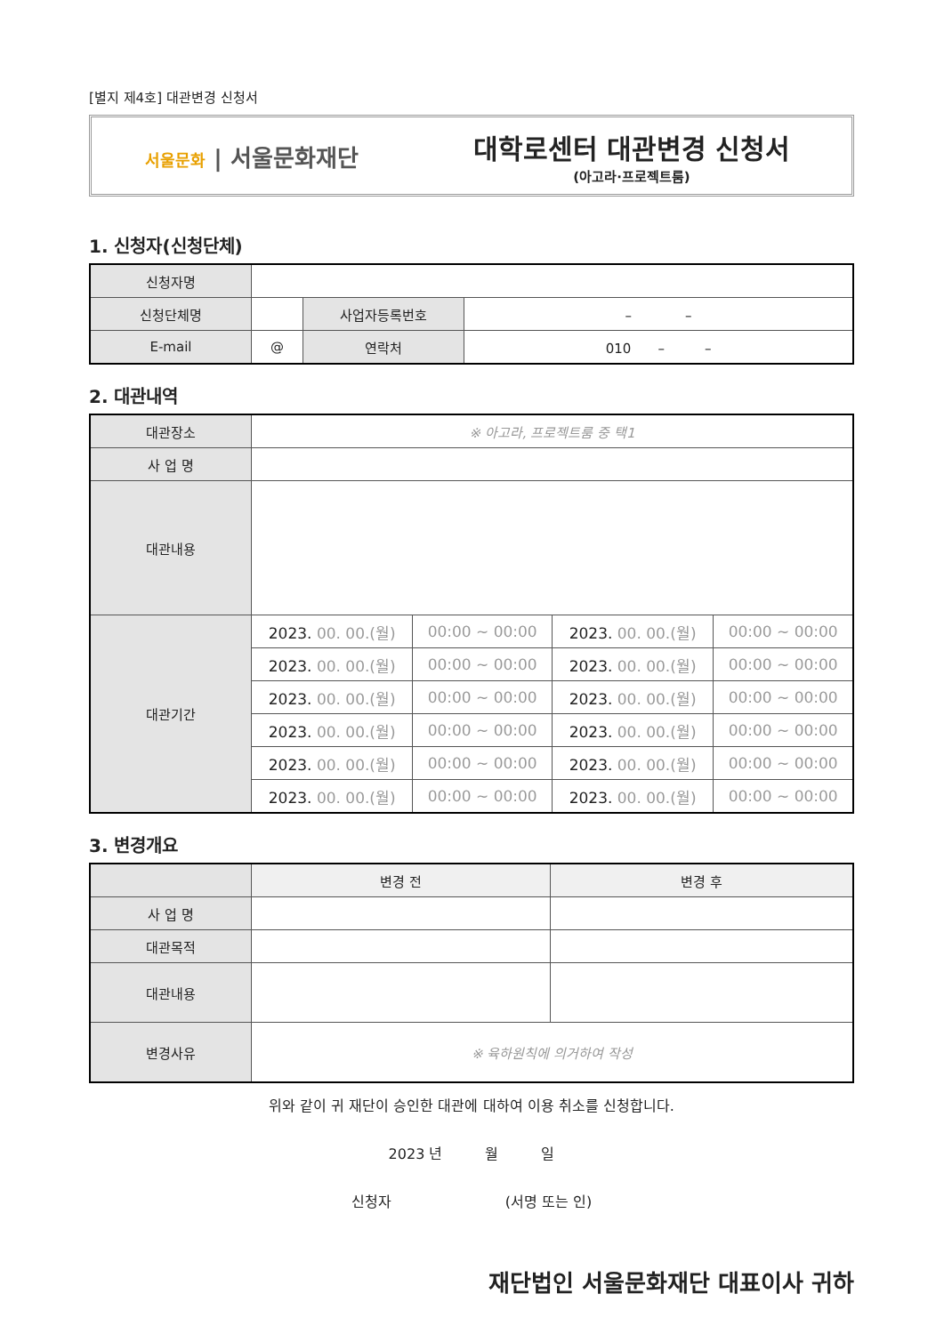[별지 제4호] 대관변경 신청서
서울문화 | 서울문화재단
대학로센터 대관변경 신청서
(아고라·프로젝트룸)
1. 신청자(신청단체)
| 신청자명 | | | |
| 신청단체명 | | 사업자등록번호 | – – |
| E-mail | @ | 연락처 | 010 – – |
2. 대관내역
| 대관장소 | ※ 아고라, 프로젝트룸 중 택1 | | | |
| 사 업 명 | | | | |
| 대관내용 | | | | |
| 대관기간 | 2023. 00. 00.(월) | 00:00 ~ 00:00 | 2023. 00. 00.(월) | 00:00 ~ 00:00 |
| | 2023. 00. 00.(월) | 00:00 ~ 00:00 | 2023. 00. 00.(월) | 00:00 ~ 00:00 |
| | 2023. 00. 00.(월) | 00:00 ~ 00:00 | 2023. 00. 00.(월) | 00:00 ~ 00:00 |
| | 2023. 00. 00.(월) | 00:00 ~ 00:00 | 2023. 00. 00.(월) | 00:00 ~ 00:00 |
| | 2023. 00. 00.(월) | 00:00 ~ 00:00 | 2023. 00. 00.(월) | 00:00 ~ 00:00 |
| | 2023. 00. 00.(월) | 00:00 ~ 00:00 | 2023. 00. 00.(월) | 00:00 ~ 00:00 |
3. 변경개요
| | 변경 전 | 변경 후 |
| --- | --- | --- |
| 사 업 명 | | |
| 대관목적 | | |
| 대관내용 | | |
| 변경사유 | ※ 육하원칙에 의거하여 작성 | |
위와 같이 귀 재단이 승인한 대관에 대하여 이용 취소를 신청합니다.
2023 년　　　월　　　일
신청자　　　　　　　　(서명 또는 인)
재단법인 서울문화재단 대표이사 귀하